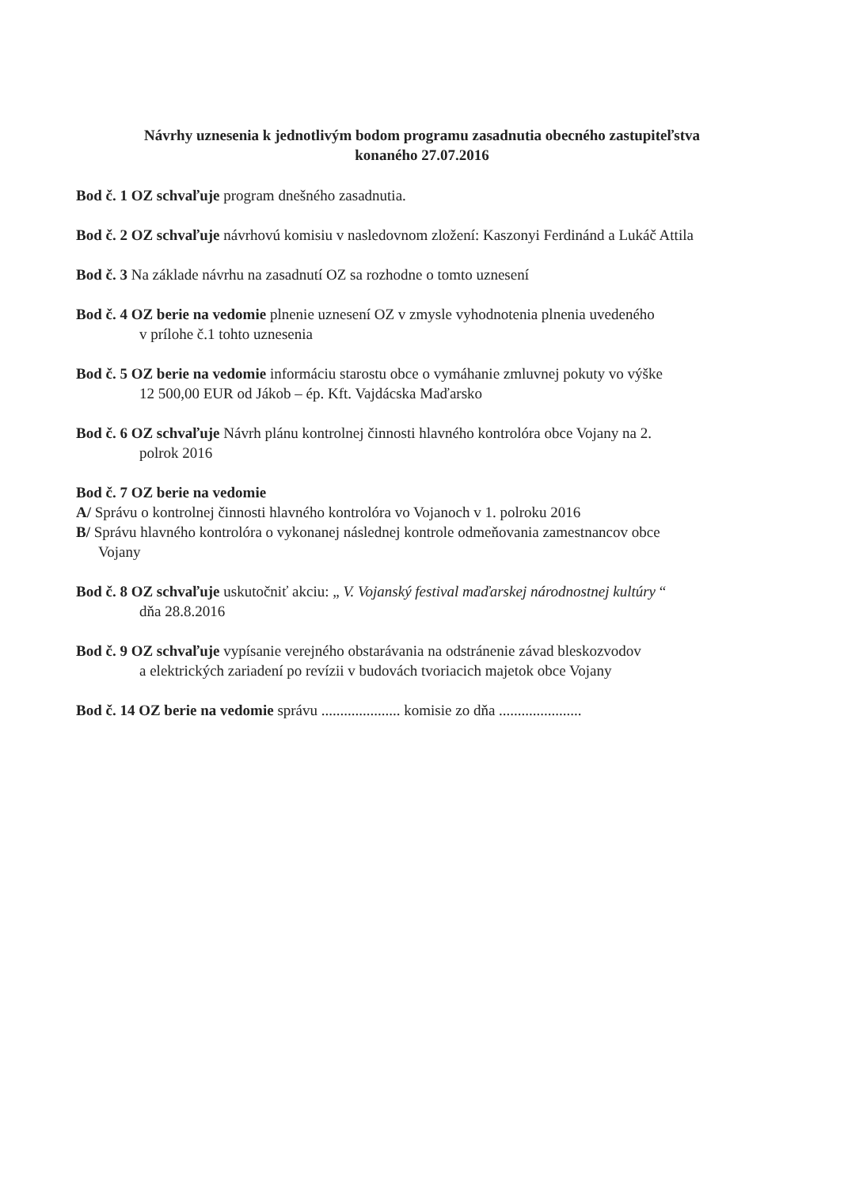Návrhy uznesenia k jednotlivým bodom programu zasadnutia obecného zastupiteľstva
konaného 27.07.2016
Bod č. 1 OZ schvaľuje program dnešného zasadnutia.
Bod č. 2 OZ schvaľuje návrhovú komisiu v nasledovnom zložení: Kaszonyi Ferdinánd a Lukáč Attila
Bod č. 3 Na základe návrhu na zasadnutí OZ sa rozhodne o tomto uznesení
Bod č. 4 OZ berie na vedomie plnenie uznesení OZ v zmysle vyhodnotenia plnenia uvedeného
v prílohe č.1 tohto uznesenia
Bod č. 5 OZ berie na vedomie informáciu starostu obce o vymáhanie zmluvnej pokuty vo výške
12 500,00 EUR od Jákob – ép. Kft. Vajdácska Maďarsko
Bod č. 6 OZ schvaľuje Návrh plánu kontrolnej činnosti hlavného kontrolóra obce Vojany na 2.
polrok 2016
Bod č. 7 OZ berie na vedomie
A/ Správu o kontrolnej činnosti hlavného kontrolóra vo Vojanoch v 1. polroku 2016
B/ Správu hlavného kontrolóra o vykonanej následnej kontrole odmeňovania zamestnancov obce
Vojany
Bod č. 8 OZ schvaľuje uskutočniť akciu: „ V. Vojanský festival maďarskej národnostnej kultúry “
dňa 28.8.2016
Bod č. 9 OZ schvaľuje vypísanie verejného obstarávania na odstránenie závad bleskozvodov
a elektrických zariadení po revízii v budovách tvoriacich majetok obce Vojany
Bod č. 14 OZ berie na vedomie správu ..................... komisie zo dňa ......................